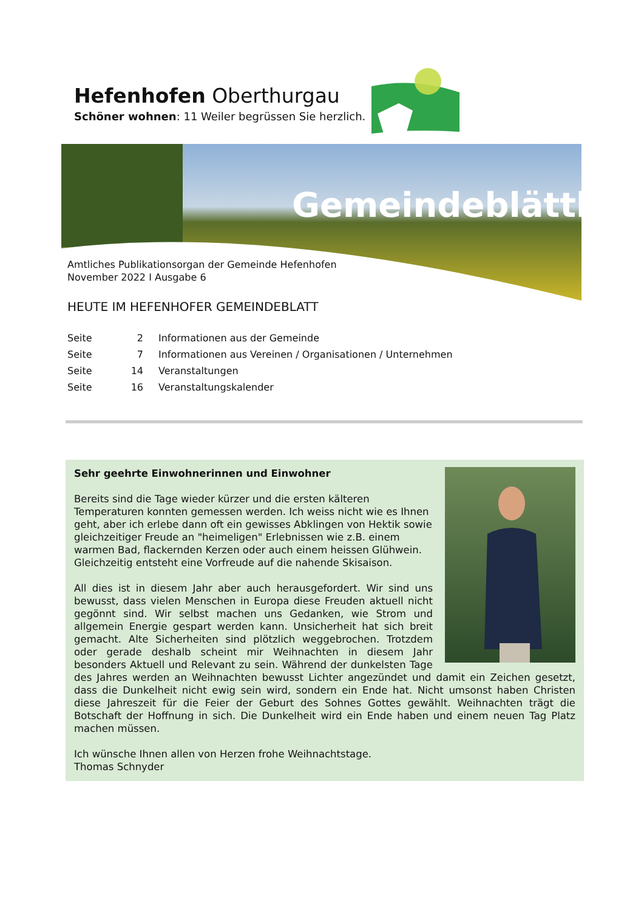Hefenhofen Oberthurgau
Schöner wohnen: 11 Weiler begrüssen Sie herzlich.
Gemeindeblättli
Amtliches Publikationsorgan der Gemeinde Hefenhofen
November 2022 I Ausgabe 6
HEUTE IM HEFENHOFER GEMEINDEBLATT
Seite 2 Informationen aus der Gemeinde
Seite 7 Informationen aus Vereinen / Organisationen / Unternehmen
Seite 14 Veranstaltungen
Seite 16 Veranstaltungskalender
Sehr geehrte Einwohnerinnen und Einwohner
Bereits sind die Tage wieder kürzer und die ersten kälteren Temperaturen konnten gemessen werden. Ich weiss nicht wie es Ihnen geht, aber ich erlebe dann oft ein gewisses Abklingen von Hektik sowie gleichzeitiger Freude an "heimeligen" Erlebnissen wie z.B. einem warmen Bad, flackernden Kerzen oder auch einem heissen Glühwein. Gleichzeitig entsteht eine Vorfreude auf die nahende Skisaison.
All dies ist in diesem Jahr aber auch herausgefordert. Wir sind uns bewusst, dass vielen Menschen in Europa diese Freuden aktuell nicht gegönnt sind. Wir selbst machen uns Gedanken, wie Strom und allgemein Energie gespart werden kann. Unsicherheit hat sich breit gemacht. Alte Sicherheiten sind plötzlich weggebrochen. Trotzdem oder gerade deshalb scheint mir Weihnachten in diesem Jahr besonders Aktuell und Relevant zu sein. Während der dunkelsten Tage des Jahres werden an Weihnachten bewusst Lichter angezündet und damit ein Zeichen gesetzt, dass die Dunkelheit nicht ewig sein wird, sondern ein Ende hat. Nicht umsonst haben Christen diese Jahreszeit für die Feier der Geburt des Sohnes Gottes gewählt. Weihnachten trägt die Botschaft der Hoffnung in sich. Die Dunkelheit wird ein Ende haben und einem neuen Tag Platz machen müssen.
Ich wünsche Ihnen allen von Herzen frohe Weihnachtstage.
Thomas Schnyder